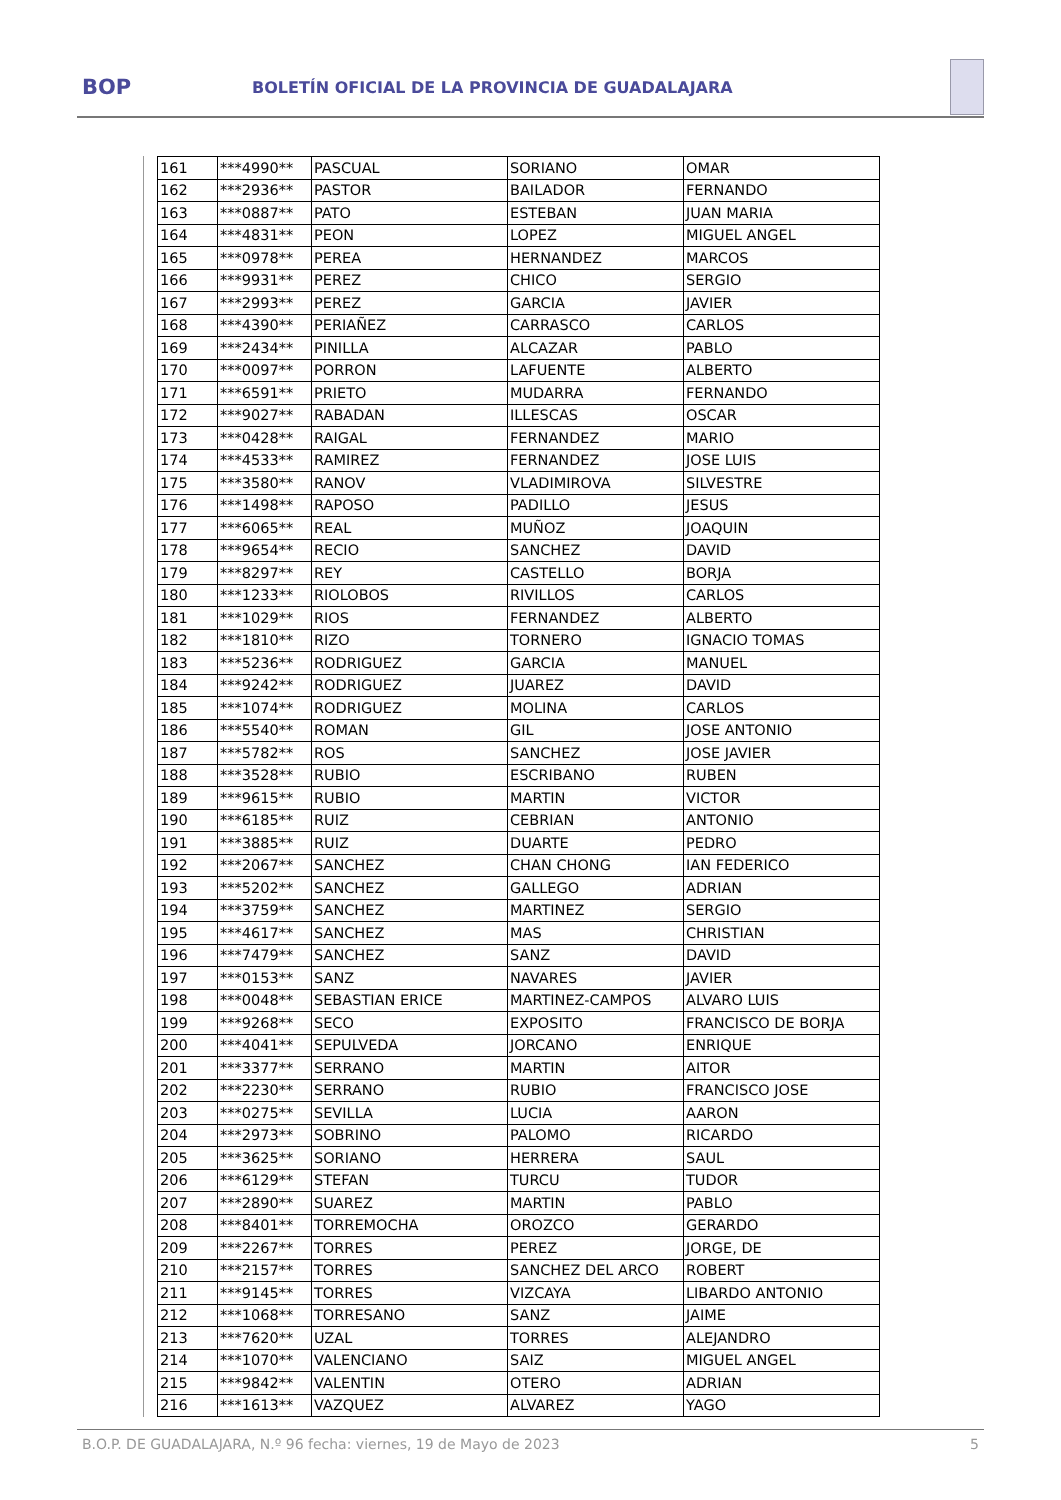BOP
BOLETÍN OFICIAL DE LA PROVINCIA DE GUADALAJARA
| 161 | ***4990** | PASCUAL | SORIANO | OMAR |
| 162 | ***2936** | PASTOR | BAILADOR | FERNANDO |
| 163 | ***0887** | PATO | ESTEBAN | JUAN MARIA |
| 164 | ***4831** | PEON | LOPEZ | MIGUEL ANGEL |
| 165 | ***0978** | PEREA | HERNANDEZ | MARCOS |
| 166 | ***9931** | PEREZ | CHICO | SERGIO |
| 167 | ***2993** | PEREZ | GARCIA | JAVIER |
| 168 | ***4390** | PERIAÑEZ | CARRASCO | CARLOS |
| 169 | ***2434** | PINILLA | ALCAZAR | PABLO |
| 170 | ***0097** | PORRON | LAFUENTE | ALBERTO |
| 171 | ***6591** | PRIETO | MUDARRA | FERNANDO |
| 172 | ***9027** | RABADAN | ILLESCAS | OSCAR |
| 173 | ***0428** | RAIGAL | FERNANDEZ | MARIO |
| 174 | ***4533** | RAMIREZ | FERNANDEZ | JOSE LUIS |
| 175 | ***3580** | RANOV | VLADIMIROVA | SILVESTRE |
| 176 | ***1498** | RAPOSO | PADILLO | JESUS |
| 177 | ***6065** | REAL | MUÑOZ | JOAQUIN |
| 178 | ***9654** | RECIO | SANCHEZ | DAVID |
| 179 | ***8297** | REY | CASTELLO | BORJA |
| 180 | ***1233** | RIOLOBOS | RIVILLOS | CARLOS |
| 181 | ***1029** | RIOS | FERNANDEZ | ALBERTO |
| 182 | ***1810** | RIZO | TORNERO | IGNACIO TOMAS |
| 183 | ***5236** | RODRIGUEZ | GARCIA | MANUEL |
| 184 | ***9242** | RODRIGUEZ | JUAREZ | DAVID |
| 185 | ***1074** | RODRIGUEZ | MOLINA | CARLOS |
| 186 | ***5540** | ROMAN | GIL | JOSE ANTONIO |
| 187 | ***5782** | ROS | SANCHEZ | JOSE JAVIER |
| 188 | ***3528** | RUBIO | ESCRIBANO | RUBEN |
| 189 | ***9615** | RUBIO | MARTIN | VICTOR |
| 190 | ***6185** | RUIZ | CEBRIAN | ANTONIO |
| 191 | ***3885** | RUIZ | DUARTE | PEDRO |
| 192 | ***2067** | SANCHEZ | CHAN CHONG | IAN FEDERICO |
| 193 | ***5202** | SANCHEZ | GALLEGO | ADRIAN |
| 194 | ***3759** | SANCHEZ | MARTINEZ | SERGIO |
| 195 | ***4617** | SANCHEZ | MAS | CHRISTIAN |
| 196 | ***7479** | SANCHEZ | SANZ | DAVID |
| 197 | ***0153** | SANZ | NAVARES | JAVIER |
| 198 | ***0048** | SEBASTIAN ERICE | MARTINEZ-CAMPOS | ALVARO LUIS |
| 199 | ***9268** | SECO | EXPOSITO | FRANCISCO DE BORJA |
| 200 | ***4041** | SEPULVEDA | JORCANO | ENRIQUE |
| 201 | ***3377** | SERRANO | MARTIN | AITOR |
| 202 | ***2230** | SERRANO | RUBIO | FRANCISCO JOSE |
| 203 | ***0275** | SEVILLA | LUCIA | AARON |
| 204 | ***2973** | SOBRINO | PALOMO | RICARDO |
| 205 | ***3625** | SORIANO | HERRERA | SAUL |
| 206 | ***6129** | STEFAN | TURCU | TUDOR |
| 207 | ***2890** | SUAREZ | MARTIN | PABLO |
| 208 | ***8401** | TORREMOCHA | OROZCO | GERARDO |
| 209 | ***2267** | TORRES | PEREZ | JORGE, DE |
| 210 | ***2157** | TORRES | SANCHEZ DEL ARCO | ROBERT |
| 211 | ***9145** | TORRES | VIZCAYA | LIBARDO ANTONIO |
| 212 | ***1068** | TORRESANO | SANZ | JAIME |
| 213 | ***7620** | UZAL | TORRES | ALEJANDRO |
| 214 | ***1070** | VALENCIANO | SAIZ | MIGUEL ANGEL |
| 215 | ***9842** | VALENTIN | OTERO | ADRIAN |
| 216 | ***1613** | VAZQUEZ | ALVAREZ | YAGO |
B.O.P. DE GUADALAJARA, N.º 96 fecha: viernes, 19 de Mayo de 2023 5